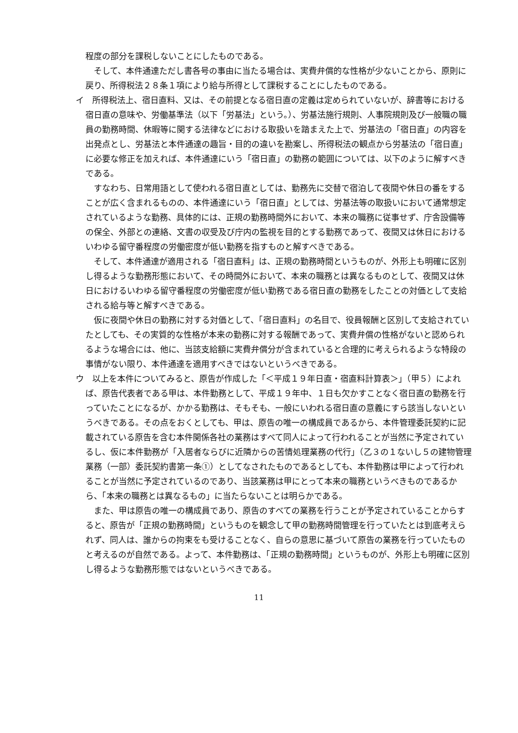程度の部分を課税しないことにしたものである。
そして、本件通達ただし書各号の事由に当たる場合は、実費弁償的な性格が少ないことから、原則に戻り、所得税法２８条１項により給与所得として課税することにしたものである。
イ　所得税法上、宿日直料、又は、その前提となる宿日直の定義は定められていないが、辞書等における宿日直の意味や、労働基準法（以下「労基法」という。）、労基法施行規則、人事院規則及び一般職の職員の勤務時間、休暇等に関する法律などにおける取扱いを踏まえた上で、労基法の「宿日直」の内容を出発点とし、労基法と本件通達の趣旨・目的の違いを勘案し、所得税法の観点から労基法の「宿日直」に必要な修正を加えれば、本件通達にいう「宿日直」の勤務の範囲については、以下のように解すべきである。
すなわち、日常用語として使われる宿日直としては、勤務先に交替で宿泊して夜間や休日の番をすることが広く含まれるものの、本件通達にいう「宿日直」としては、労基法等の取扱いにおいて通常想定されているような勤務、具体的には、正規の勤務時間外において、本来の職務に従事せず、庁舎設備等の保全、外部との連絡、文書の収受及び庁内の監視を目的とする勤務であって、夜間又は休日におけるいわゆる留守番程度の労働密度が低い勤務を指すものと解すべきである。
そして、本件通達が適用される「宿日直料」は、正規の勤務時間というものが、外形上も明確に区別し得るような勤務形態において、その時間外において、本来の職務とは異なるものとして、夜間又は休日におけるいわゆる留守番程度の労働密度が低い勤務である宿日直の勤務をしたことの対価として支給される給与等と解すべきである。
仮に夜間や休日の勤務に対する対価として、「宿日直料」の名目で、役員報酬と区別して支給されていたとしても、その実質的な性格が本来の勤務に対する報酬であって、実費弁償の性格がないと認められるような場合には、他に、当該支給額に実費弁償分が含まれていると合理的に考えられるような特段の事情がない限り、本件通達を適用すべきではないというべきである。
ウ　以上を本件についてみると、原告が作成した「＜平成１９年日直・宿直料計算表＞」（甲５）によれば、原告代表者である甲は、本件勤務として、平成１９年中、１日も欠かすことなく宿日直の勤務を行っていたことになるが、かかる勤務は、そもそも、一般にいわれる宿日直の意義にすら該当しないというべきである。その点をおくとしても、甲は、原告の唯一の構成員であるから、本件管理委託契約に記載されている原告を含む本件関係各社の業務はすべて同人によって行われることが当然に予定されているし、仮に本件勤務が「入居者ならびに近隣からの苦情処理業務の代行」（乙３の１ないし５の建物管理業務（一部）委託契約書第一条①）としてなされたものであるとしても、本件勤務は甲によって行われることが当然に予定されているのであり、当該業務は甲にとって本来の職務というべきものであるから、「本来の職務とは異なるもの」に当たらないことは明らかである。
また、甲は原告の唯一の構成員であり、原告のすべての業務を行うことが予定されていることからすると、原告が「正規の勤務時間」というものを観念して甲の勤務時間管理を行っていたとは到底考えられず、同人は、誰からの拘束をも受けることなく、自らの意思に基づいて原告の業務を行っていたものと考えるのが自然である。よって、本件勤務は、「正規の勤務時間」というものが、外形上も明確に区別し得るような勤務形態ではないというべきである。
11